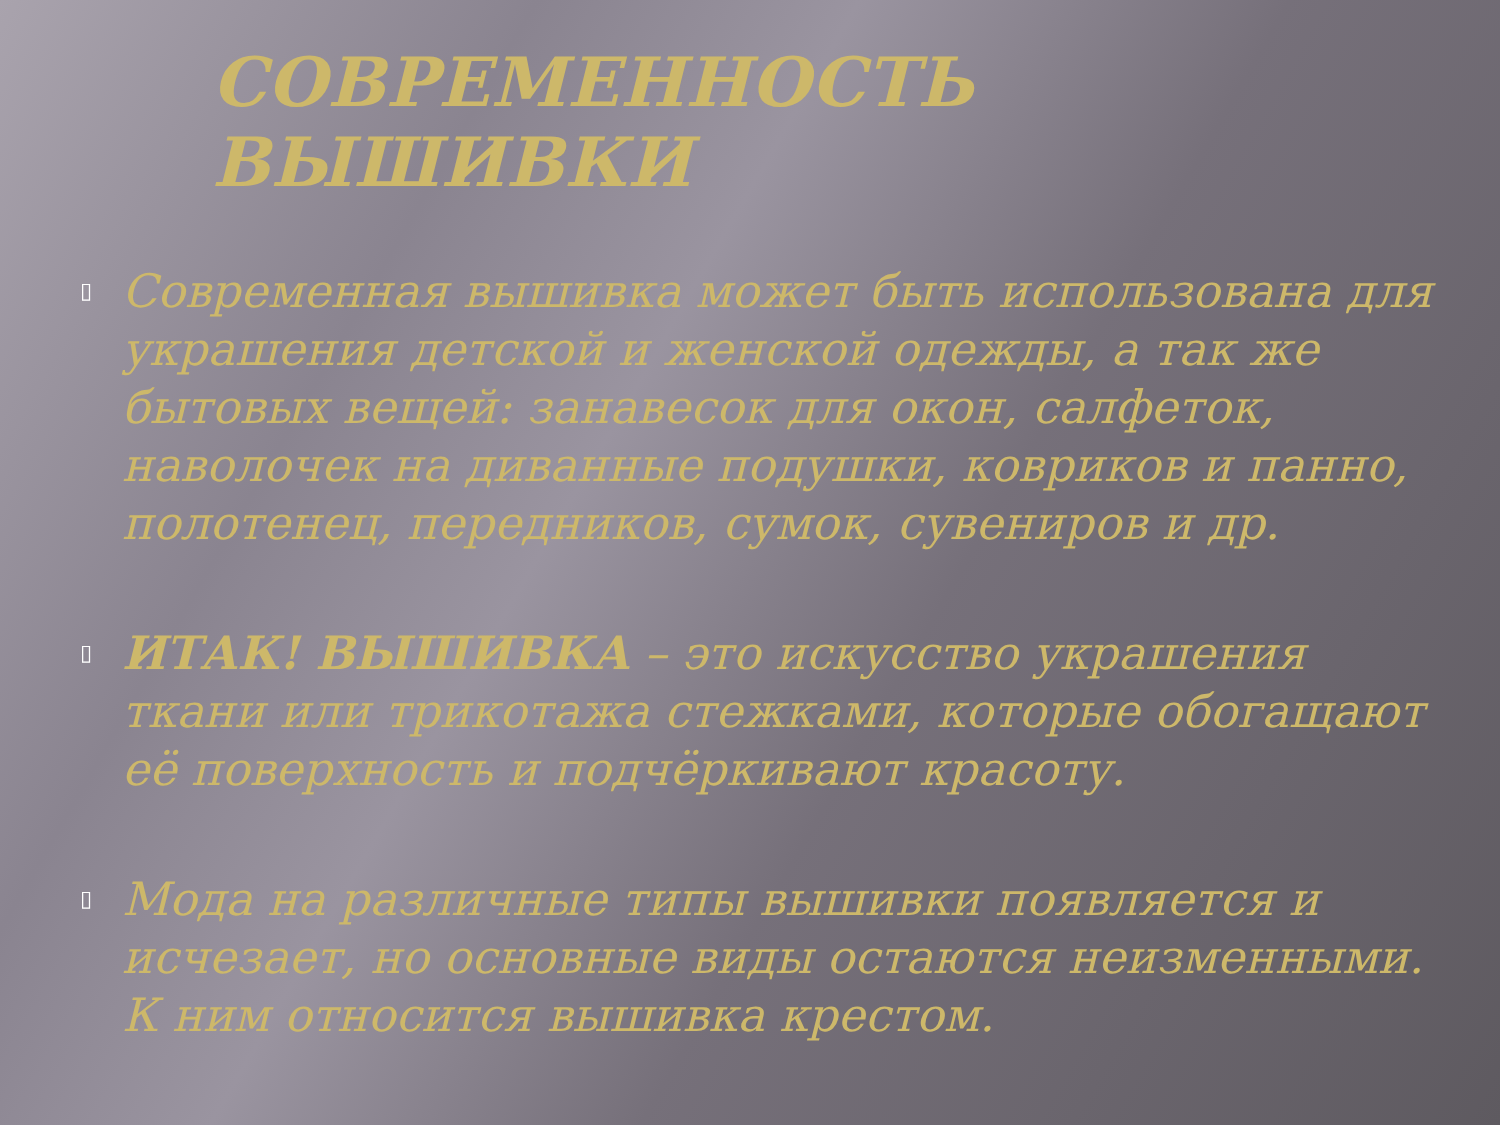СОВРЕМЕННОСТЬ ВЫШИВКИ
▯ Современная вышивка может быть использована для украшения детской и женской одежды, а так же бытовых вещей: занавесок для окон, салфеток, наволочек на диванные подушки, ковриков и панно, полотенец, передников, сумок, сувениров и др.
▯ ИТАК! ВЫШИВКА – это искусство украшения ткани или трикотажа стежками, которые обогащают её поверхность и подчёркивают красоту.
▯ Мода на различные типы вышивки появляется и исчезает, но основные виды остаются неизменными. К ним относится вышивка крестом.